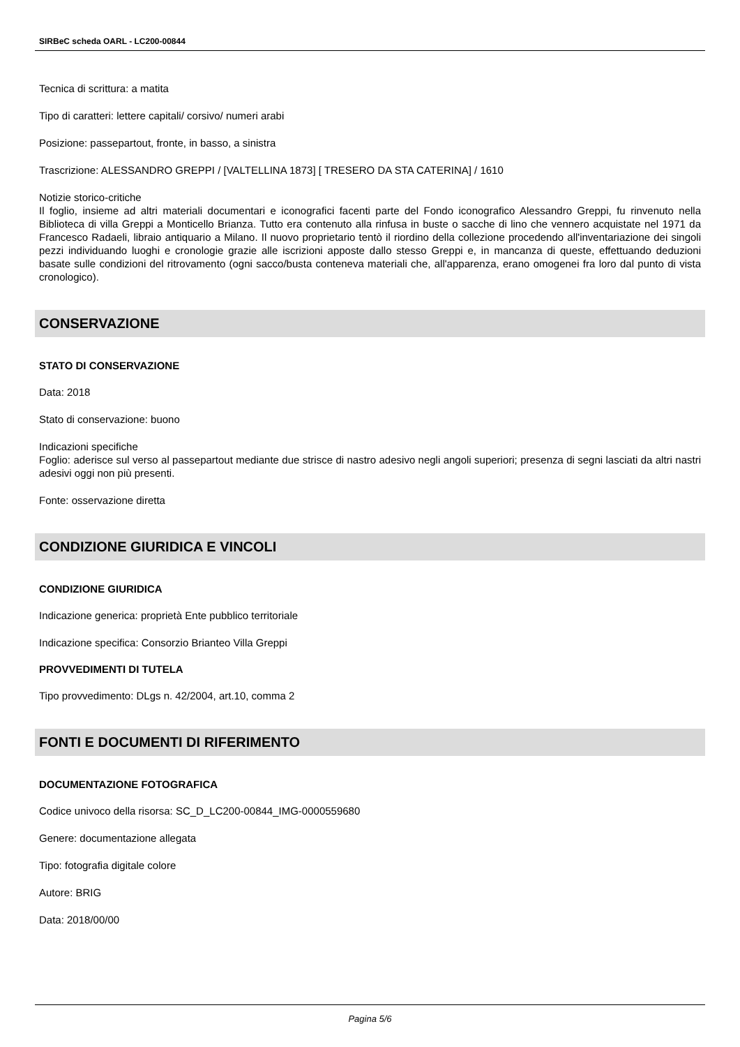SIRBeC scheda OARL - LC200-00844
Tecnica di scrittura: a matita
Tipo di caratteri: lettere capitali/ corsivo/ numeri arabi
Posizione: passepartout, fronte, in basso, a sinistra
Trascrizione: ALESSANDRO GREPPI / [VALTELLINA 1873] [ TRESERO DA STA CATERINA] / 1610
Notizie storico-critiche
Il foglio, insieme ad altri materiali documentari e iconografici facenti parte del Fondo iconografico Alessandro Greppi, fu rinvenuto nella Biblioteca di villa Greppi a Monticello Brianza. Tutto era contenuto alla rinfusa in buste o sacche di lino che vennero acquistate nel 1971 da Francesco Radaeli, libraio antiquario a Milano. Il nuovo proprietario tentò il riordino della collezione procedendo all'inventariazione dei singoli pezzi individuando luoghi e cronologie grazie alle iscrizioni apposte dallo stesso Greppi e, in mancanza di queste, effettuando deduzioni basate sulle condizioni del ritrovamento (ogni sacco/busta conteneva materiali che, all'apparenza, erano omogenei fra loro dal punto di vista cronologico).
CONSERVAZIONE
STATO DI CONSERVAZIONE
Data: 2018
Stato di conservazione: buono
Indicazioni specifiche
Foglio: aderisce sul verso al passepartout mediante due strisce di nastro adesivo negli angoli superiori; presenza di segni lasciati da altri nastri adesivi oggi non più presenti.
Fonte: osservazione diretta
CONDIZIONE GIURIDICA E VINCOLI
CONDIZIONE GIURIDICA
Indicazione generica: proprietà Ente pubblico territoriale
Indicazione specifica: Consorzio Brianteo Villa Greppi
PROVVEDIMENTI DI TUTELA
Tipo provvedimento: DLgs n. 42/2004, art.10, comma 2
FONTI E DOCUMENTI DI RIFERIMENTO
DOCUMENTAZIONE FOTOGRAFICA
Codice univoco della risorsa: SC_D_LC200-00844_IMG-0000559680
Genere: documentazione allegata
Tipo: fotografia digitale colore
Autore: BRIG
Data: 2018/00/00
Pagina 5/6